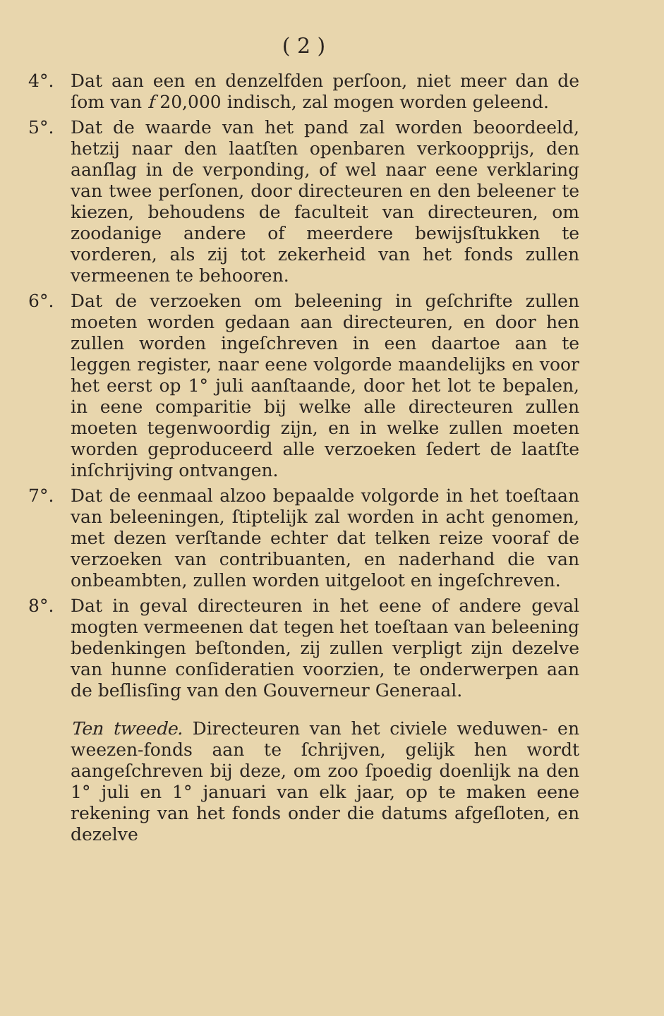( 2 )
4°. Dat aan een en denzelfden perſoon, niet meer dan de ſom van f 20,000 indisch, zal mogen worden geleend.
5°. Dat de waarde van het pand zal worden beoordeeld, hetzij naar den laatſten openbaren verkoopprijs, den aanſlag in de verponding, of wel naar eene verklaring van twee perſonen, door directeuren en den beleener te kiezen, behoudens de faculteit van directeuren, om zoodanige andere of meerdere bewijsſtukken te vorderen, als zij tot zekerheid van het fonds zullen vermeenen te behooren.
6°. Dat de verzoeken om beleening in geſchrifte zullen moeten worden gedaan aan directeuren, en door hen zullen worden ingeſchreven in een daartoe aan te leggen register, naar eene volgorde maandelijks en voor het eerst op 1° juli aanſtaande, door het lot te bepalen, in eene comparitie bij welke alle directeuren zullen moeten tegenwoordig zijn, en in welke zullen moeten worden geproduceerd alle verzoeken ſedert de laatſte inſchrijving ontvangen.
7°. Dat de eenmaal alzoo bepaalde volgorde in het toeſtaan van beleeningen, ſtiptelijk zal worden in acht genomen, met dezen verſtande echter dat telken reize vooraf de verzoeken van contribuanten, en naderhand die van onbeambten, zullen worden uitgeloot en ingeſchreven.
8°. Dat in geval directeuren in het eene of andere geval mogten vermeenen dat tegen het toeſtaan van beleening bedenkingen beſtonden, zij zullen verpligt zijn dezelve van hunne conſideratien voorzien, te onderwerpen aan de beſlisſing van den Gouverneur Generaal.
Ten tweede. Directeuren van het civiele weduwen- en weezen-fonds aan te ſchrijven, gelijk hen wordt aangeſchreven bij deze, om zoo ſpoedig doenlijk na den 1° juli en 1° januari van elk jaar, op te maken eene rekening van het fonds onder die datums afgeſloten, en dezelve